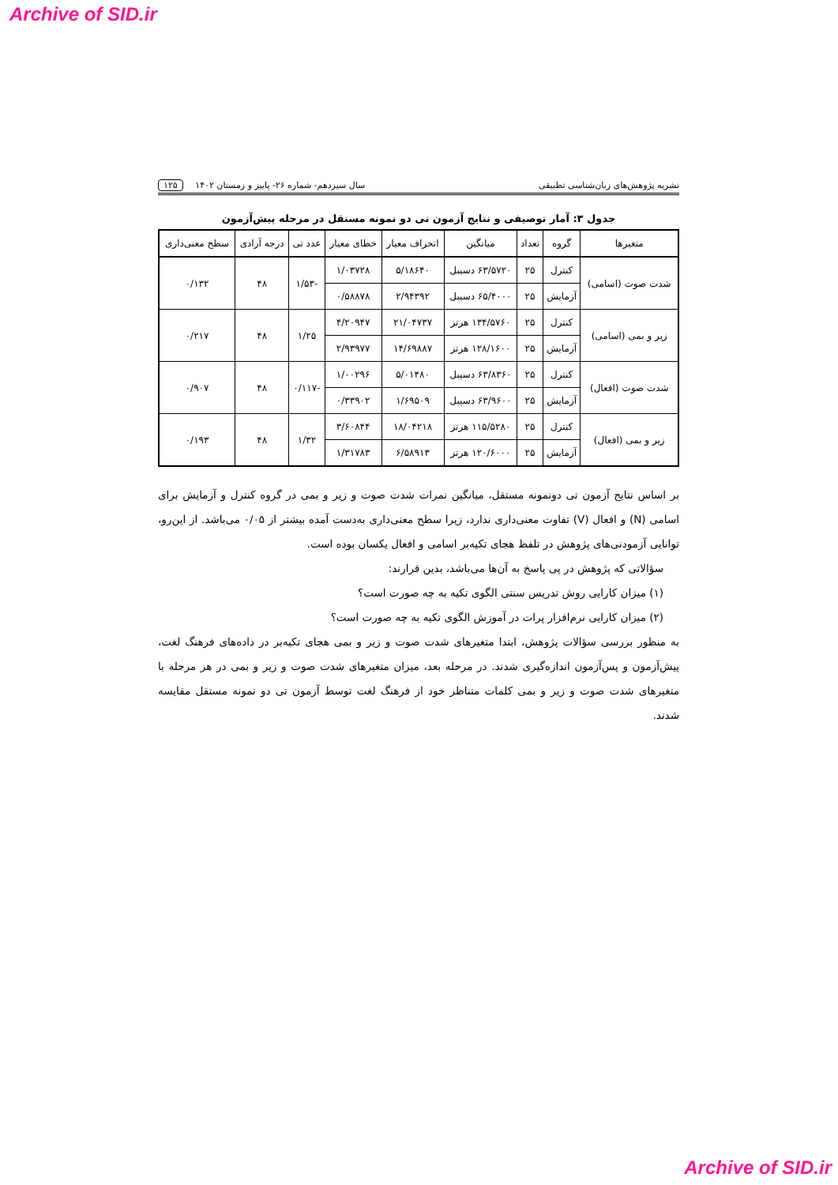Archive of SID.ir
نشریه پژوهش‌های زبان‌شناسی تطبیقی سال سیزدهم- شماره ۲۶- پاییز و زمستان ۱۴۰۲ ۱۲۵
جدول ۳: آمار توصیفی و نتایج آزمون تی دو نمونه مستقل در مرحله پیش‌آزمون
| متغیرها | گروه | تعداد | میانگین | انحراف معیار | خطای معیار | عدد تی | درجه آزادی | سطح معنی‌داری |
| --- | --- | --- | --- | --- | --- | --- | --- | --- |
| شدت صوت (اسامی) | کنترل | ۲۵ | ۶۳/۵۷۲۰ دسیبل | ۵/۱۸۶۴۰ | ۱/۰۳۷۲۸ | -۱/۵۳ | ۴۸ | ۰/۱۳۲ |
| | آزمایش | ۲۵ | ۶۵/۴۰۰۰ دسیبل | ۲/۹۴۳۹۲ | ۰/۵۸۸۷۸ | | | |
| زیر و بمی (اسامی) | کنترل | ۲۵ | ۱۳۴/۵۷۶۰ هرتز | ۲۱/۰۴۷۳۷ | ۴/۲۰۹۴۷ | ۱/۲۵ | ۴۸ | ۰/۲۱۷ |
| | آزمایش | ۲۵ | ۱۲۸/۱۶۰۰ هرتز | ۱۴/۶۹۸۸۷ | ۲/۹۳۹۷۷ | | | |
| شدت صوت (افعال) | کنترل | ۲۵ | ۶۳/۸۳۶۰ دسیبل | ۵/۰۱۴۸۰ | ۱/۰۰۲۹۶ | -۰/۱۱۷ | ۴۸ | ۰/۹۰۷ |
| | آزمایش | ۲۵ | ۶۳/۹۶۰۰ دسیبل | ۱/۶۹۵۰۹ | ۰/۳۳۹۰۲ | | | |
| زیر و بمی (افعال) | کنترل | ۲۵ | ۱۱۵/۵۲۸۰ هرتز | ۱۸/۰۴۲۱۸ | ۳/۶۰۸۴۴ | ۱/۳۲ | ۴۸ | ۰/۱۹۳ |
| | آزمایش | ۲۵ | ۱۲۰/۶۰۰۰ هرتز | ۶/۵۸۹۱۳ | ۱/۳۱۷۸۳ | | | |
بر اساس نتایج آزمون تی دونمونه مستقل، میانگین نمرات شدت صوت و زیر و بمی در گروه کنترل و آزمایش برای اسامی (N) و افعال (V) تفاوت معنی‌داری ندارد، زیرا سطح معنی‌داری به‌دست آمده بیشتر از ۰/۰۵ می‌باشد. از این‌رو، توانایی آزمودنی‌های پژوهش در تلفظ هجای تکیه‌بر اسامی و افعال یکسان بوده است.
سؤالاتی که پژوهش در پی پاسخ به آن‌ها می‌باشد، بدین قرارند:
(۱) میزان کارایی روش تدریس سنتی الگوی تکیه به چه صورت است؟
(۲) میزان کارایی نرم‌افزار پرات در آموزش الگوی تکیه به چه صورت است؟
به منظور بررسی سؤالات پژوهش، ابتدا متغیرهای شدت صوت و زیر و بمی هجای تکیه‌بر در داده‌های فرهنگ لغت، پیش‌آزمون و پس‌آزمون اندازه‌گیری شدند. در مرحله بعد، میزان متغیرهای شدت صوت و زیر و بمی در هر مرحله با متغیرهای شدت صوت و زیر و بمی کلمات متناظر خود از فرهنگ لغت توسط آزمون تی دو نمونه مستقل مقایسه شدند.
Archive of SID.ir